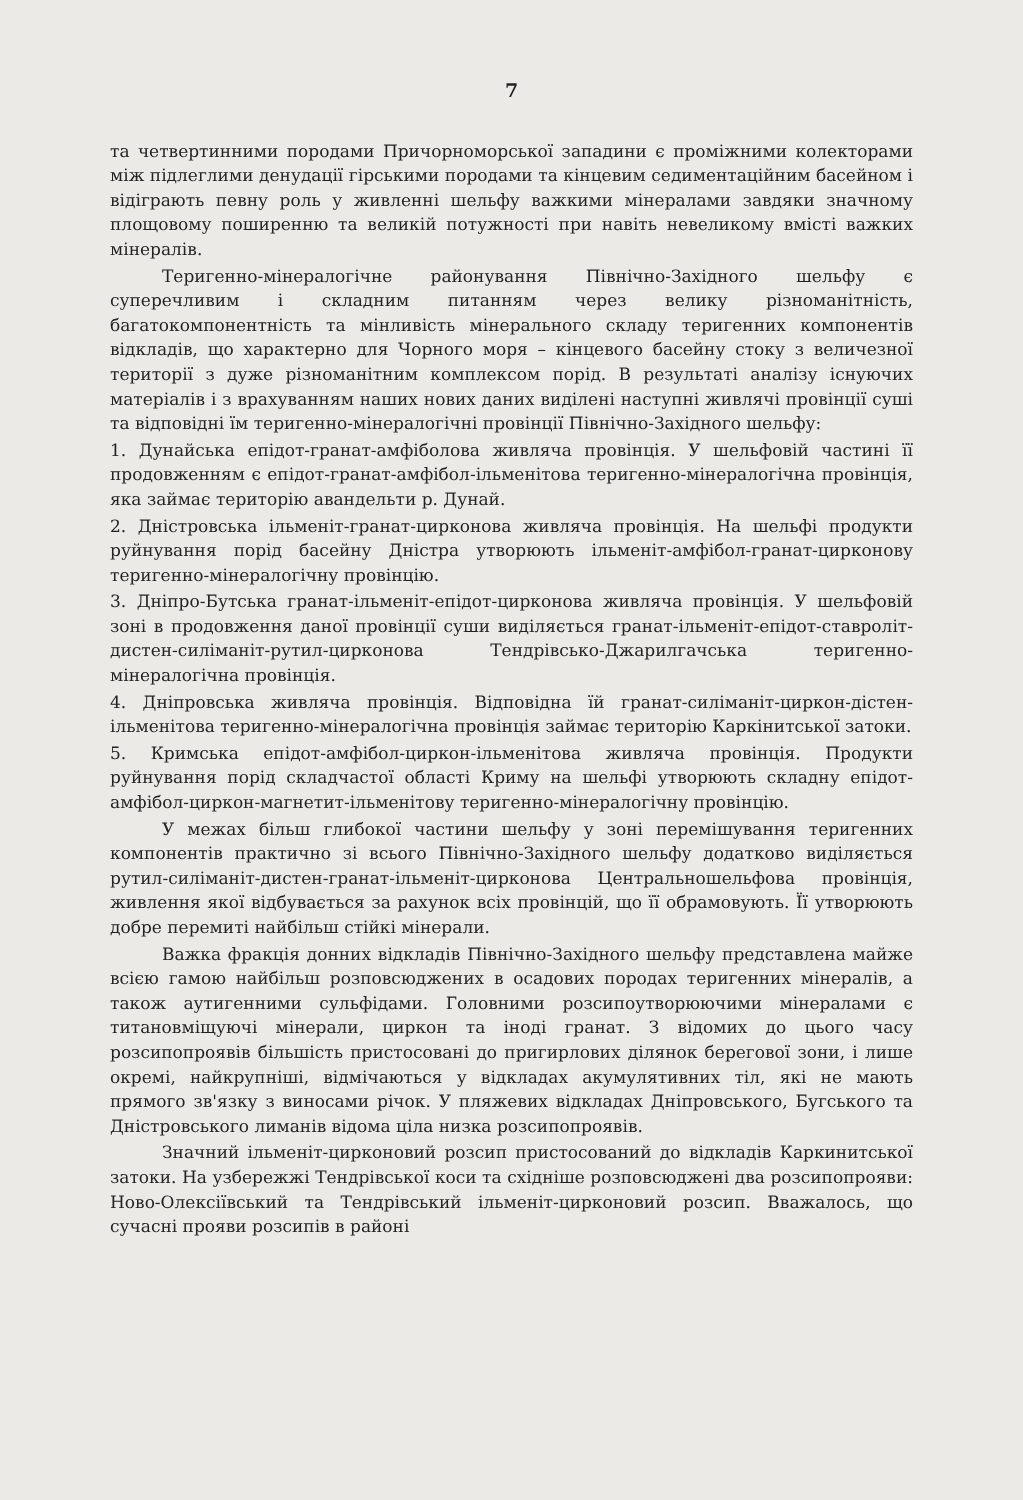7
та четвертинними породами Причорноморської западини є проміжними колекторами між підлеглими денудації гірськими породами та кінцевим седиментаційним басейном і відіграють певну роль у живленні шельфу важкими мінералами завдяки значному площовому поширенню та великій потужності при навіть невеликому вмісті важких мінералів.
Теригенно-мінералогічне районування Північно-Західного шельфу є суперечливим і складним питанням через велику різноманітність, багатокомпонентність та мінливість мінерального складу теригенних компонентів відкладів, що характерно для Чорного моря – кінцевого басейну стоку з величезної території з дуже різноманітним комплексом порід. В результаті аналізу існуючих матеріалів і з врахуванням наших нових даних виділені наступні живлячі провінції суші та відповідні їм теригенно-мінералогічні провінції Північно-Західного шельфу:
1. Дунайська епідот-гранат-амфіболова живляча провінція. У шельфовій частині її продовженням є епідот-гранат-амфібол-ільменітова теригенно-мінералогічна провінція, яка займає територію авандельти р. Дунай.
2. Дністровська ільменіт-гранат-цирконова живляча провінція. На шельфі продукти руйнування порід басейну Дністра утворюють ільменіт-амфібол-гранат-цирконову теригенно-мінералогічну провінцію.
3. Дніпро-Бутська гранат-ільменіт-епідот-цирконова живляча провінція. У шельфовій зоні в продовження даної провінції суши виділяється гранат-ільменіт-епідот-ставроліт-дистен-силіманіт-рутил-цирконова Тендрівсько-Джарилгачська теригенно-мінералогічна провінція.
4. Дніпровська живляча провінція. Відповідна їй гранат-силіманіт-циркон-дістен-ільменітова теригенно-мінералогічна провінція займає територію Каркінитської затоки.
5. Кримська епідот-амфібол-циркон-ільменітова живляча провінція. Продукти руйнування порід складчастої області Криму на шельфі утворюють складну епідот-амфібол-циркон-магнетит-ільменітову теригенно-мінералогічну провінцію.
У межах більш глибокої частини шельфу у зоні перемішування теригенних компонентів практично зі всього Північно-Західного шельфу додатково виділяється рутил-силіманіт-дистен-гранат-ільменіт-цирконова Центральношельфова провінція, живлення якої відбувається за рахунок всіх провінцій, що її обрамовують. Її утворюють добре перемиті найбільш стійкі мінерали.
Важка фракція донних відкладів Північно-Західного шельфу представлена майже всією гамою найбільш розповсюджених в осадових породах теригенних мінералів, а також аутигенними сульфідами. Головними розсипоутворюючими мінералами є титановміщуючі мінерали, циркон та іноді гранат. З відомих до цього часу розсипопроявів більшість пристосовані до пригирлових ділянок берегової зони, і лише окремі, найкрупніші, відмічаються у відкладах акумулятивних тіл, які не мають прямого зв'язку з виносами річок. У пляжевих відкладах Дніпровського, Бугського та Дністровського лиманів відома ціла низка розсипопроявів.
Значний ільменіт-цирконовий розсип пристосований до відкладів Каркинитської затоки. На узбережжі Тендрівської коси та східніше розповсюджені два розсипопрояви: Ново-Олексіївський та Тендрівський ільменіт-цирконовий розсип. Вважалось, що сучасні прояви розсипів в районі